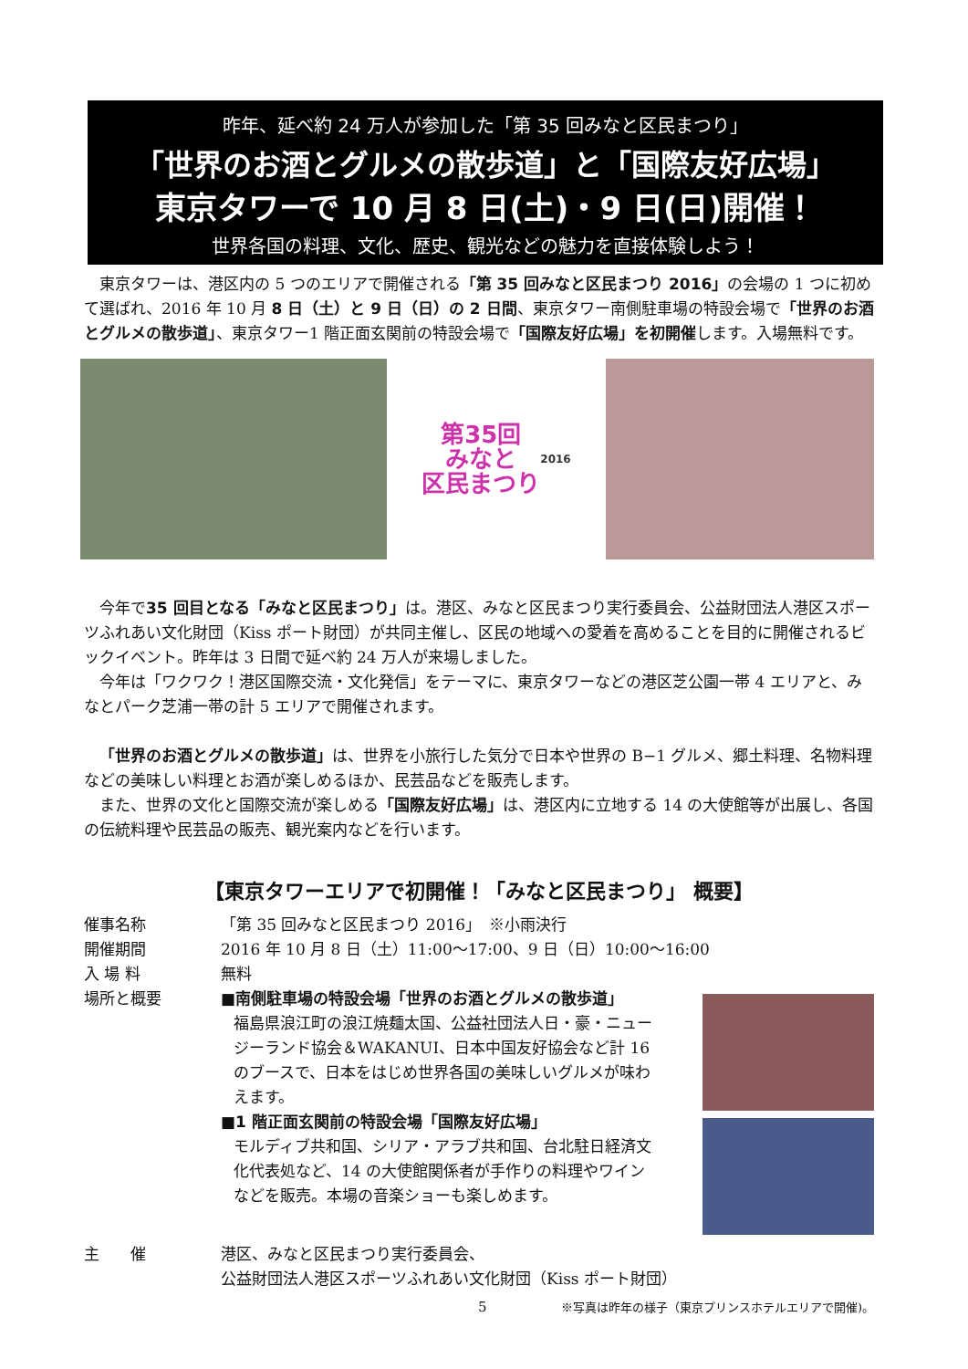昨年、延べ約 24 万人が参加した「第 35 回みなと区民まつり」
「世界のお酒とグルメの散歩道」と「国際友好広場」
東京タワーで 10 月 8 日(土)・9 日(日)開催！
世界各国の料理、文化、歴史、観光などの魅力を直接体験しよう！
東京タワーは、港区内の 5 つのエリアで開催される「第 35 回みなと区民まつり 2016」の会場の 1 つに初めて選ばれ、2016 年 10 月 8 日（土）と 9 日（日）の 2 日間、東京タワー南側駐車場の特設会場で「世界のお酒とグルメの散歩道」、東京タワー1 階正面玄関前の特設会場で「国際友好広場」を初開催します。入場無料です。
第35回
みなと
区民まつり
2016
今年で35 回目となる「みなと区民まつり」は。港区、みなと区民まつり実行委員会、公益財団法人港区スポーツふれあい文化財団（Kiss ポート財団）が共同主催し、区民の地域への愛着を高めることを目的に開催されるビックイベント。昨年は 3 日間で延べ約 24 万人が来場しました。
今年は「ワクワク！港区国際交流・文化発信」をテーマに、東京タワーなどの港区芝公園一帯 4 エリアと、みなとパーク芝浦一帯の計 5 エリアで開催されます。
「世界のお酒とグルメの散歩道」は、世界を小旅行した気分で日本や世界の B−1 グルメ、郷土料理、名物料理などの美味しい料理とお酒が楽しめるほか、民芸品などを販売します。
また、世界の文化と国際交流が楽しめる「国際友好広場」は、港区内に立地する 14 の大使館等が出展し、各国の伝統料理や民芸品の販売、観光案内などを行います。
【東京タワーエリアで初開催！「みなと区民まつり」 概要】
催事名称 「第 35 回みなと区民まつり 2016」　※小雨決行
開催期間 2016 年 10 月 8 日（土）11:00〜17:00、9 日（日）10:00〜16:00
入 場 料 無料
場所と概要 ■南側駐車場の特設会場「世界のお酒とグルメの散歩道」
福島県浪江町の浪江焼麺太国、公益社団法人日・豪・ニュージーランド協会＆WAKANUI、日本中国友好協会など計 16 のブースで、日本をはじめ世界各国の美味しいグルメが味わえます。
■1 階正面玄関前の特設会場「国際友好広場」
モルディブ共和国、シリア・アラブ共和国、台北駐日経済文化代表処など、14 の大使館関係者が手作りの料理やワインなどを販売。本場の音楽ショーも楽しめます。
主　　催 港区、みなと区民まつり実行委員会、
公益財団法人港区スポーツふれあい文化財団（Kiss ポート財団）
5 ※写真は昨年の様子（東京プリンスホテルエリアで開催)。